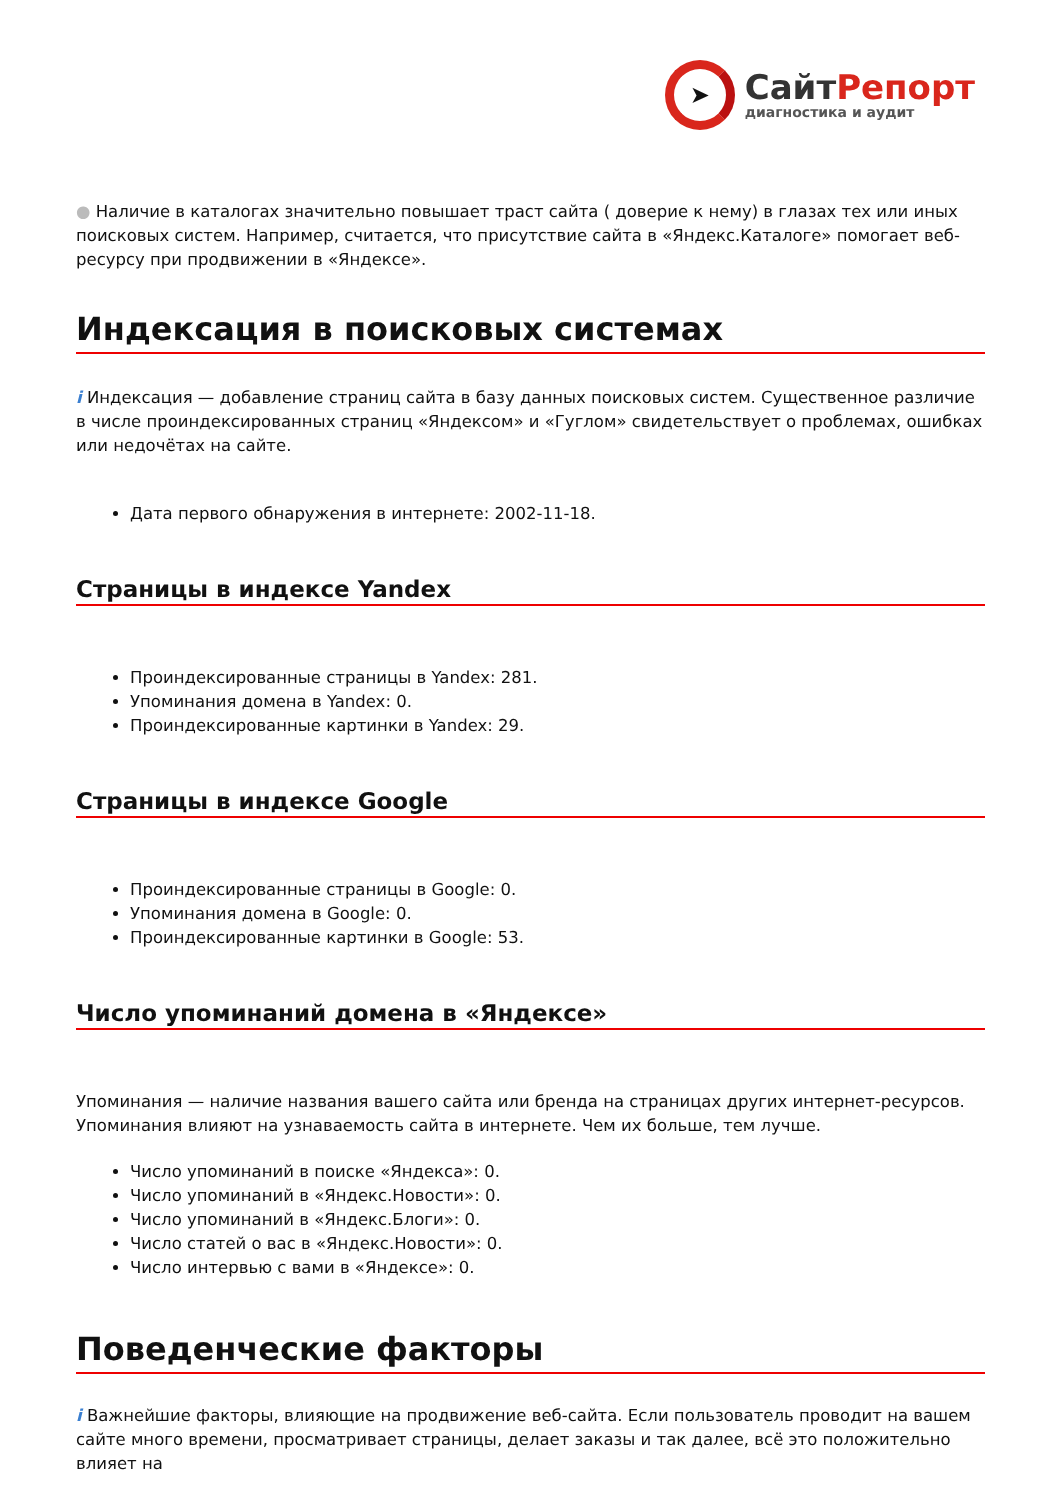➤
СайтРепорт
диагностика и аудит
● Наличие в каталогах значительно повышает траст сайта ( доверие к нему) в глазах тех или иных поисковых систем. Например, считается, что присутствие сайта в «Яндекс.Каталоге» помогает веб-ресурсу при продвижении в «Яндексе».
Индексация в поисковых системах
i Индексация — добавление страниц сайта в базу данных поисковых систем. Существенное различие в числе проиндексированных страниц «Яндексом» и «Гуглом» свидетельствует о проблемах, ошибках или недочётах на сайте.
Дата первого обнаружения в интернете: 2002-11-18.
Страницы в индексе Yandex
Проиндексированные страницы в Yandex: 281.
Упоминания домена в Yandex: 0.
Проиндексированные картинки в Yandex: 29.
Страницы в индексе Google
Проиндексированные страницы в Google: 0.
Упоминания домена в Google: 0.
Проиндексированные картинки в Google: 53.
Число упоминаний домена в «Яндексе»
Упоминания — наличие названия вашего сайта или бренда на страницах других интернет-ресурсов. Упоминания влияют на узнаваемость сайта в интернете. Чем их больше, тем лучше.
Число упоминаний в поиске «Яндекса»: 0.
Число упоминаний в «Яндекс.Новости»: 0.
Число упоминаний в «Яндекс.Блоги»: 0.
Число статей о вас в «Яндекс.Новости»: 0.
Число интервью с вами в «Яндексе»: 0.
Поведенческие факторы
i Важнейшие факторы, влияющие на продвижение веб-сайта. Если пользователь проводит на вашем сайте много времени, просматривает страницы, делает заказы и так далее, всё это положительно влияет на